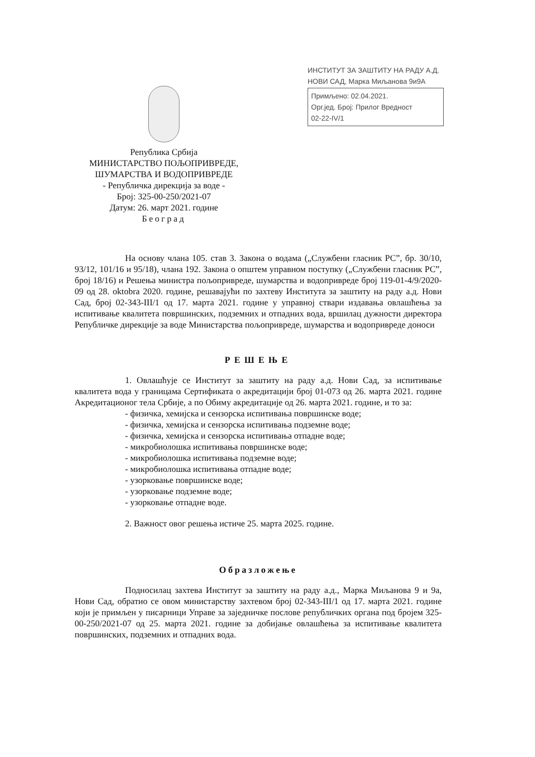ИНСТИТУТ ЗА ЗАШТИТУ НА РАДУ А.Д.
НОВИ САД, Марка Миљанова 9и9А
Примљено: 02.04.2021.
Орг.јед. Број: Прилог Вредност
02-22-IV/1
Република Србија
МИНИСТАРСТВО ПОЉОПРИВРЕДЕ,
ШУМАРСТВА И ВОДОПРИВРЕДЕ
- Републичка дирекција за воде -
Број: 325-00-250/2021-07
Датум: 26. март 2021. године
Београд
На основу члана 105. став 3. Закона о водама („Службени гласник РС”, бр. 30/10, 93/12, 101/16 и 95/18), члана 192. Закона о општем управном поступку („Службени гласник РС”, број 18/16) и Решења министра пољопривреде, шумарства и водопривреде број 119-01-4/9/2020-09 од 28. oktobra 2020. године, решавајући по захтеву Института за заштиту на раду а.д. Нови Сад, број 02-343-III/1 од 17. марта 2021. године у управној ствари издавања овлашћења за испитивање квалитета површинских, подземних и отпадних вода, вршилац дужности директора Републичке дирекције за воде Министарства пољопривреде, шумарства и водопривреде доноси
РЕШЕЊЕ
1. Овлашћује се Институт за заштиту на раду а.д. Нови Сад, за испитивање квалитета вода у границама Сертификата о акредитацији број 01-073 од 26. марта 2021. године Акредитационог тела Србије, а по Обиму акредитације од 26. марта 2021. године, и то за:
- физичка, хемијска и сензорска испитивања површинске воде;
- физичка, хемијска и сензорска испитивања подземне воде;
- физичка, хемијска и сензорска испитивања отпадне воде;
- микробиолошка испитивања површинске воде;
- микробиолошка испитивања подземне воде;
- микробиолошка испитивања отпадне воде;
- узорковање површинске воде;
- узорковање подземне воде;
- узорковање отпадне воде.
2. Важност овог решења истиче 25. марта 2025. године.
Образложење
Подносилац захтева Институт за заштиту на раду а.д., Марка Миљанова 9 и 9а, Нови Сад, обратио се овом министарству захтевом број 02-343-III/1 од 17. марта 2021. године који је примљен у писарници Управе за заједничке послове републичких органа под бројем 325-00-250/2021-07 од 25. марта 2021. године за добијање овлашћења за испитивање квалитета површинских, подземних и отпадних вода.